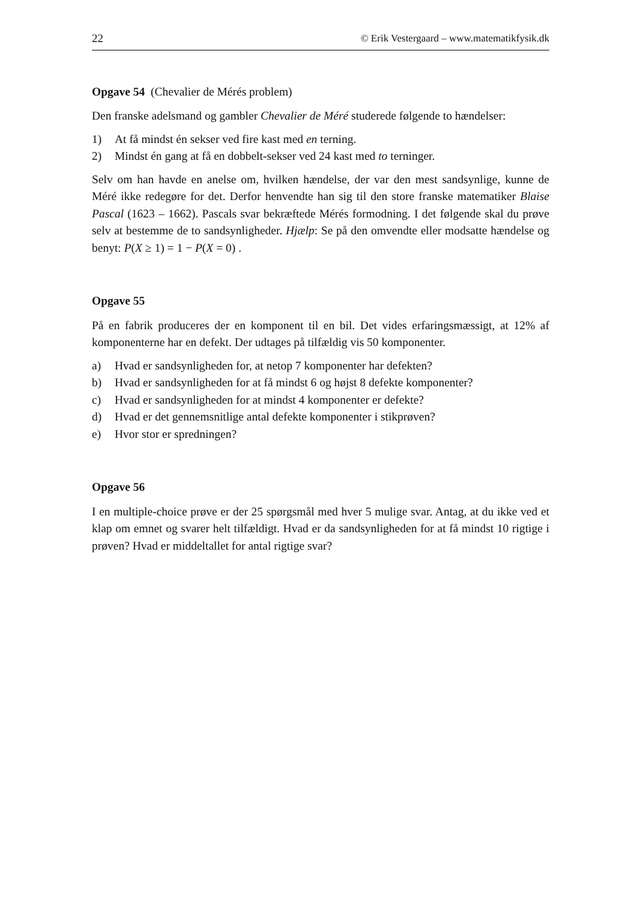22 © Erik Vestergaard – www.matematikfysik.dk
Opgave 54 (Chevalier de Mérés problem)
Den franske adelsmand og gambler Chevalier de Méré studerede følgende to hændelser:
1) At få mindst én sekser ved fire kast med en terning.
2) Mindst én gang at få en dobbelt-sekser ved 24 kast med to terninger.
Selv om han havde en anelse om, hvilken hændelse, der var den mest sandsynlige, kunne de Méré ikke redegøre for det. Derfor henvendte han sig til den store franske matematiker Blaise Pascal (1623 – 1662). Pascals svar bekræftede Mérés formodning. I det følgende skal du prøve selv at bestemme de to sandsynligheder. Hjælp: Se på den omvendte eller modsatte hændelse og benyt: P(X ≥ 1) = 1 − P(X = 0) .
Opgave 55
På en fabrik produceres der en komponent til en bil. Det vides erfaringsmæssigt, at 12% af komponenterne har en defekt. Der udtages på tilfældig vis 50 komponenter.
a) Hvad er sandsynligheden for, at netop 7 komponenter har defekten?
b) Hvad er sandsynligheden for at få mindst 6 og højst 8 defekte komponenter?
c) Hvad er sandsynligheden for at mindst 4 komponenter er defekte?
d) Hvad er det gennemsnitlige antal defekte komponenter i stikprøven?
e) Hvor stor er spredningen?
Opgave 56
I en multiple-choice prøve er der 25 spørgsmål med hver 5 mulige svar. Antag, at du ikke ved et klap om emnet og svarer helt tilfældigt. Hvad er da sandsynligheden for at få mindst 10 rigtige i prøven? Hvad er middeltallet for antal rigtige svar?